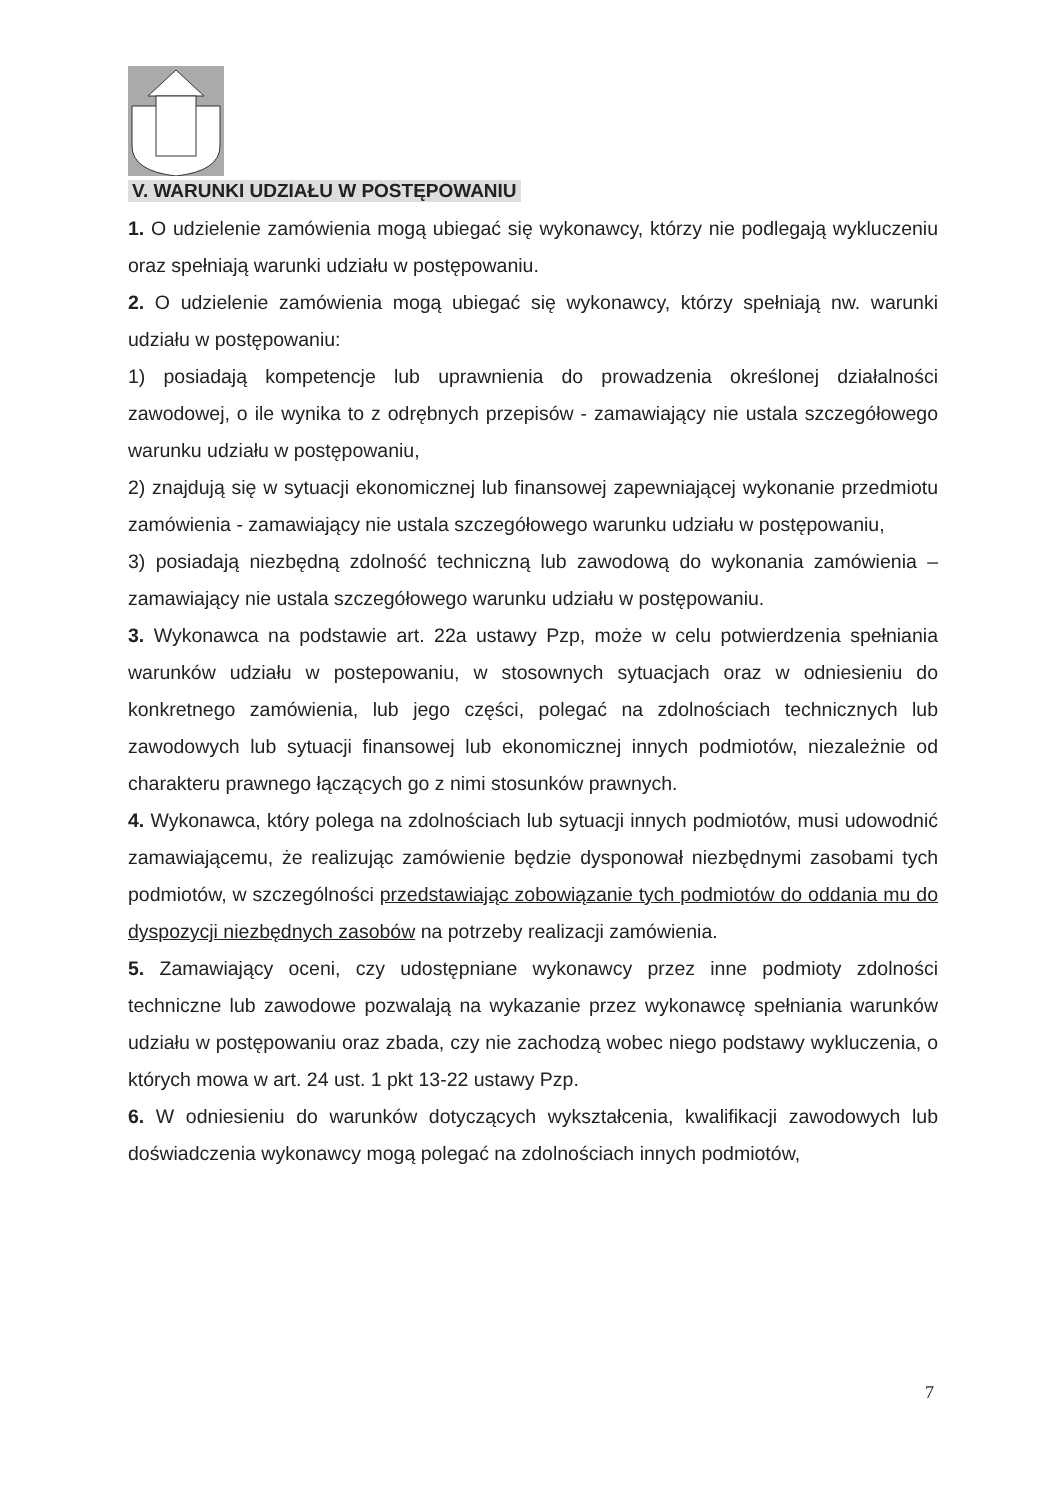V. WARUNKI UDZIAŁU W POSTĘPOWANIU
1. O udzielenie zamówienia mogą ubiegać się wykonawcy, którzy nie podlegają wykluczeniu oraz spełniają warunki udziału w postępowaniu.
2. O udzielenie zamówienia mogą ubiegać się wykonawcy, którzy spełniają nw. warunki udziału w postępowaniu:
1) posiadają kompetencje lub uprawnienia do prowadzenia określonej działalności zawodowej, o ile wynika to z odrębnych przepisów - zamawiający nie ustala szczegółowego warunku udziału w postępowaniu,
2) znajdują się w sytuacji ekonomicznej lub finansowej zapewniającej wykonanie przedmiotu zamówienia - zamawiający nie ustala szczegółowego warunku udziału w postępowaniu,
3) posiadają niezbędną zdolność techniczną lub zawodową do wykonania zamówienia – zamawiający nie ustala szczegółowego warunku udziału w postępowaniu.
3. Wykonawca na podstawie art. 22a ustawy Pzp, może w celu potwierdzenia spełniania warunków udziału w postepowaniu, w stosownych sytuacjach oraz w odniesieniu do konkretnego zamówienia, lub jego części, polegać na zdolnościach technicznych lub zawodowych lub sytuacji finansowej lub ekonomicznej innych podmiotów, niezależnie od charakteru prawnego łączących go z nimi stosunków prawnych.
4. Wykonawca, który polega na zdolnościach lub sytuacji innych podmiotów, musi udowodnić zamawiającemu, że realizując zamówienie będzie dysponował niezbędnymi zasobami tych podmiotów, w szczególności przedstawiając zobowiązanie tych podmiotów do oddania mu do dyspozycji niezbędnych zasobów na potrzeby realizacji zamówienia.
5. Zamawiający oceni, czy udostępniane wykonawcy przez inne podmioty zdolności techniczne lub zawodowe pozwalają na wykazanie przez wykonawcę spełniania warunków udziału w postępowaniu oraz zbada, czy nie zachodzą wobec niego podstawy wykluczenia, o których mowa w art. 24 ust. 1 pkt 13-22 ustawy Pzp.
6. W odniesieniu do warunków dotyczących wykształcenia, kwalifikacji zawodowych lub doświadczenia wykonawcy mogą polegać na zdolnościach innych podmiotów,
7